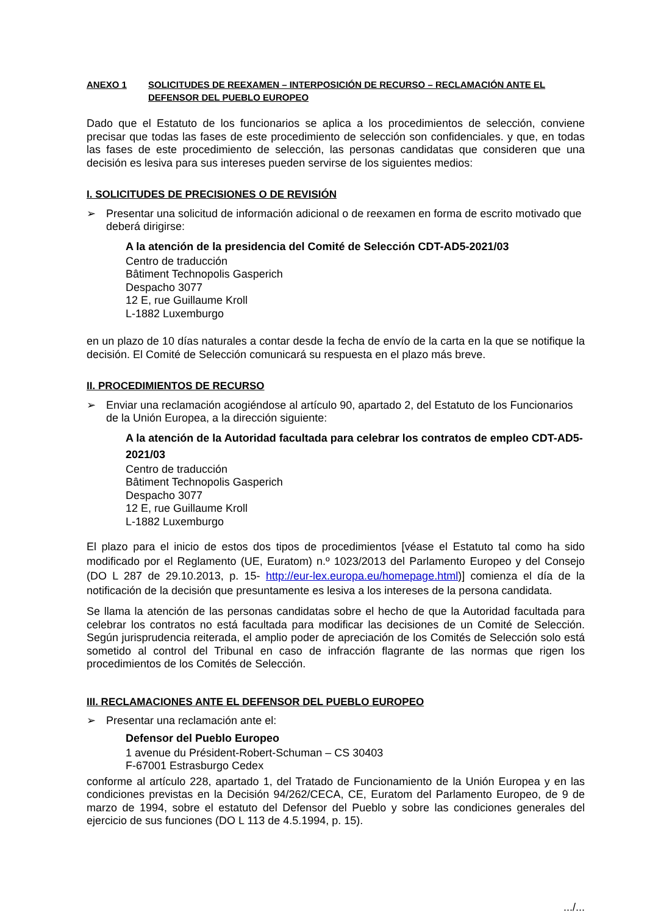ANEXO 1 SOLICITUDES DE REEXAMEN – INTERPOSICIÓN DE RECURSO – RECLAMACIÓN ANTE EL DEFENSOR DEL PUEBLO EUROPEO
Dado que el Estatuto de los funcionarios se aplica a los procedimientos de selección, conviene precisar que todas las fases de este procedimiento de selección son confidenciales. y que, en todas las fases de este procedimiento de selección, las personas candidatas que consideren que una decisión es lesiva para sus intereses pueden servirse de los siguientes medios:
I. SOLICITUDES DE PRECISIONES O DE REVISIÓN
➢ Presentar una solicitud de información adicional o de reexamen en forma de escrito motivado que deberá dirigirse:
A la atención de la presidencia del Comité de Selección CDT-AD5-2021/03
Centro de traducción
Bâtiment Technopolis Gasperich
Despacho 3077
12 E, rue Guillaume Kroll
L-1882 Luxemburgo
en un plazo de 10 días naturales a contar desde la fecha de envío de la carta en la que se notifique la decisión. El Comité de Selección comunicará su respuesta en el plazo más breve.
II. PROCEDIMIENTOS DE RECURSO
➢ Enviar una reclamación acogiéndose al artículo 90, apartado 2, del Estatuto de los Funcionarios de la Unión Europea, a la dirección siguiente:
A la atención de la Autoridad facultada para celebrar los contratos de empleo CDT-AD5-2021/03
Centro de traducción
Bâtiment Technopolis Gasperich
Despacho 3077
12 E, rue Guillaume Kroll
L-1882 Luxemburgo
El plazo para el inicio de estos dos tipos de procedimientos [véase el Estatuto tal como ha sido modificado por el Reglamento (UE, Euratom) n.º 1023/2013 del Parlamento Europeo y del Consejo (DO L 287 de 29.10.2013, p. 15- http://eur-lex.europa.eu/homepage.html)] comienza el día de la notificación de la decisión que presuntamente es lesiva a los intereses de la persona candidata.
Se llama la atención de las personas candidatas sobre el hecho de que la Autoridad facultada para celebrar los contratos no está facultada para modificar las decisiones de un Comité de Selección. Según jurisprudencia reiterada, el amplio poder de apreciación de los Comités de Selección solo está sometido al control del Tribunal en caso de infracción flagrante de las normas que rigen los procedimientos de los Comités de Selección.
III. RECLAMACIONES ANTE EL DEFENSOR DEL PUEBLO EUROPEO
➢ Presentar una reclamación ante el:
Defensor del Pueblo Europeo
1 avenue du Président-Robert-Schuman – CS 30403
F-67001 Estrasburgo Cedex
conforme al artículo 228, apartado 1, del Tratado de Funcionamiento de la Unión Europea y en las condiciones previstas en la Decisión 94/262/CECA, CE, Euratom del Parlamento Europeo, de 9 de marzo de 1994, sobre el estatuto del Defensor del Pueblo y sobre las condiciones generales del ejercicio de sus funciones (DO L 113 de 4.5.1994, p. 15).
.../...